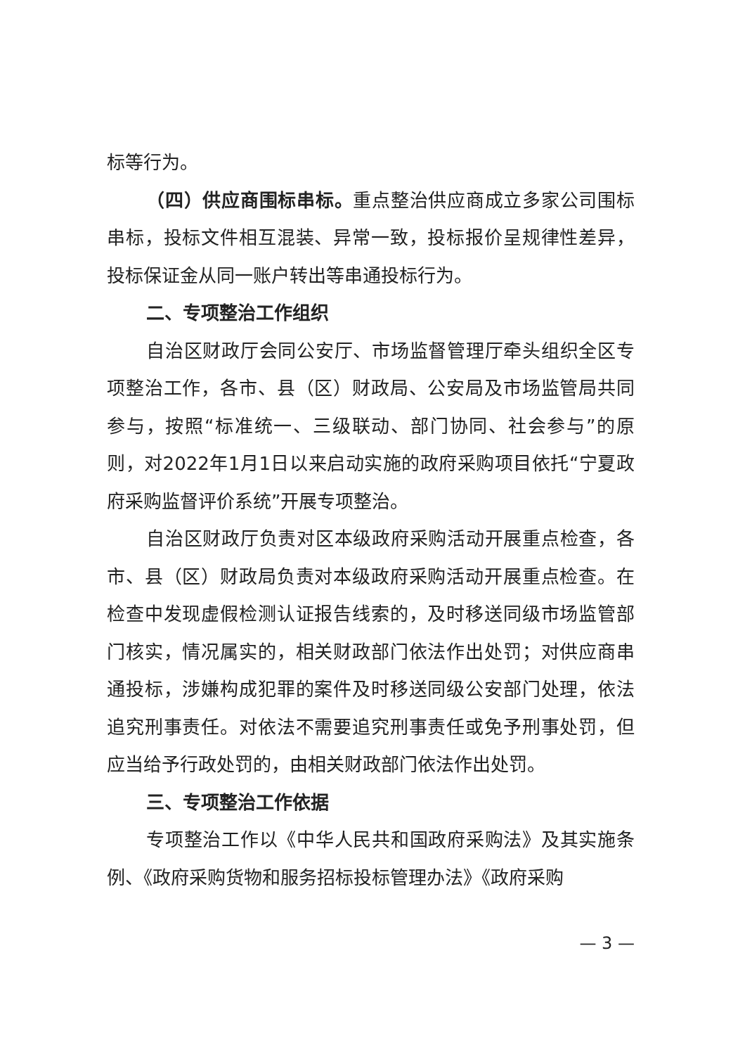标等行为。
（四）供应商围标串标。重点整治供应商成立多家公司围标串标，投标文件相互混装、异常一致，投标报价呈规律性差异，投标保证金从同一账户转出等串通投标行为。
二、专项整治工作组织
自治区财政厅会同公安厅、市场监督管理厅牵头组织全区专项整治工作，各市、县（区）财政局、公安局及市场监管局共同参与，按照“标准统一、三级联动、部门协同、社会参与”的原则，对2022年1月1日以来启动实施的政府采购项目依托“宁夏政府采购监督评价系统”开展专项整治。
自治区财政厅负责对区本级政府采购活动开展重点检查，各市、县（区）财政局负责对本级政府采购活动开展重点检查。在检查中发现虚假检测认证报告线索的，及时移送同级市场监管部门核实，情况属实的，相关财政部门依法作出处罚；对供应商串通投标，涉嫌构成犯罪的案件及时移送同级公安部门处理，依法追究刑事责任。对依法不需要追究刑事责任或免予刑事处罚，但应当给予行政处罚的，由相关财政部门依法作出处罚。
三、专项整治工作依据
专项整治工作以《中华人民共和国政府采购法》及其实施条例、《政府采购货物和服务招标投标管理办法》《政府采购
— 3 —